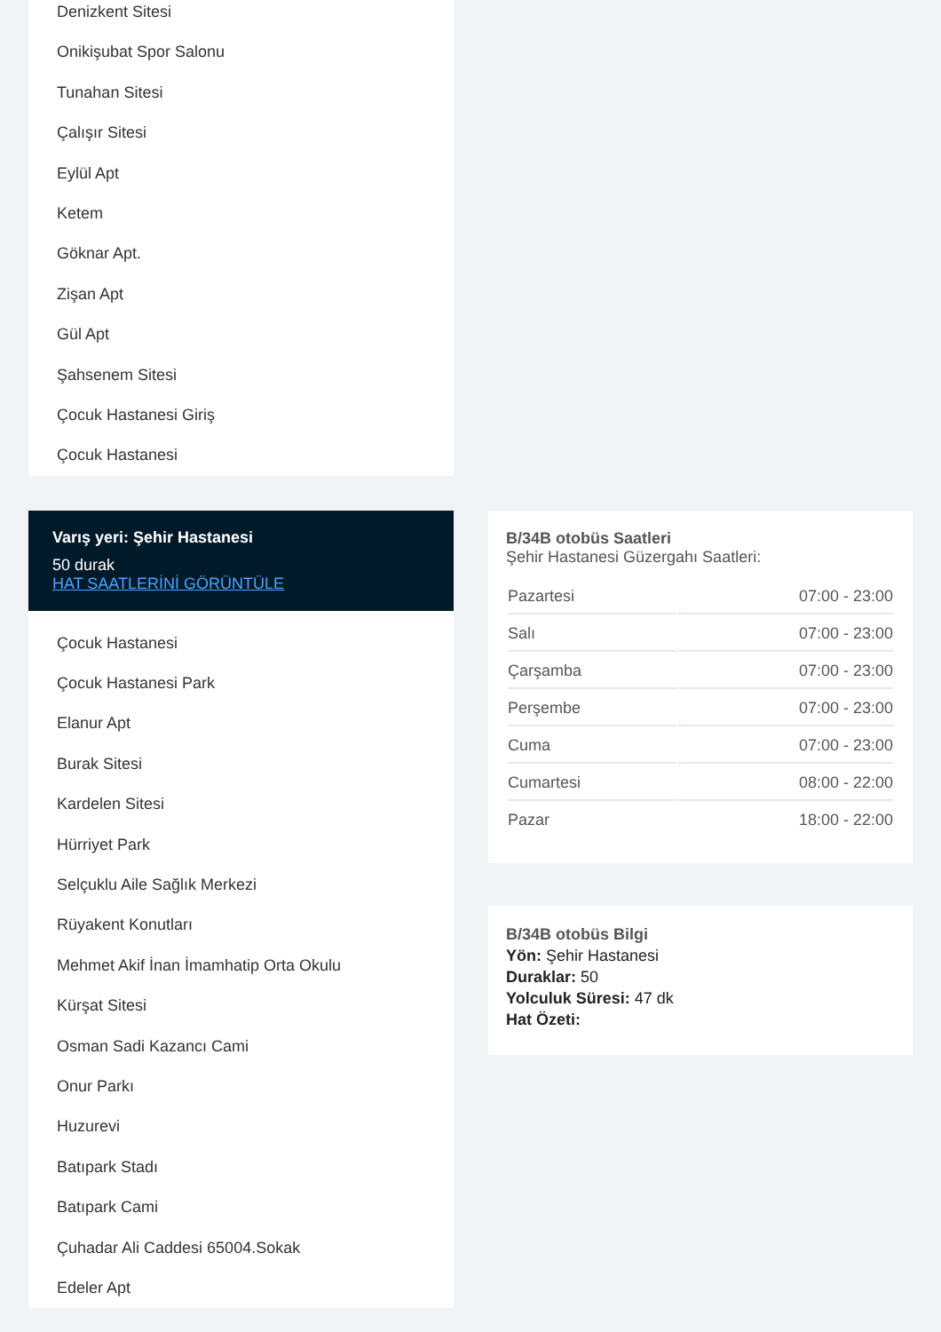Denizkent Sitesi
Onikişubat Spor Salonu
Tunahan Sitesi
Çalışır Sitesi
Eylül Apt
Ketem
Göknar Apt.
Zişan Apt
Gül Apt
Şahsenem Sitesi
Çocuk Hastanesi Giriş
Çocuk Hastanesi
Varış yeri: Şehir Hastanesi
50 durak
HAT SAATLERİNİ GÖRÜNTÜLE
Çocuk Hastanesi
Çocuk Hastanesi Park
Elanur Apt
Burak Sitesi
Kardelen Sitesi
Hürriyet Park
Selçuklu Aile Sağlık Merkezi
Rüyakent Konutları
Mehmet Akif İnan İmamhatip Orta Okulu
Kürşat Sitesi
Osman Sadi Kazancı Cami
Onur Parkı
Huzurevi
Batıpark Stadı
Batıpark Cami
Çuhadar Ali Caddesi 65004.Sokak
Edeler Apt
B/34B otobüs Saatleri
Şehir Hastanesi Güzergahı Saatleri:
| Pazartesi | 07:00 - 23:00 |
| Salı | 07:00 - 23:00 |
| Çarşamba | 07:00 - 23:00 |
| Perşembe | 07:00 - 23:00 |
| Cuma | 07:00 - 23:00 |
| Cumartesi | 08:00 - 22:00 |
| Pazar | 18:00 - 22:00 |
B/34B otobüs Bilgi
Yön: Şehir Hastanesi
Duraklar: 50
Yolculuk Süresi: 47 dk
Hat Özeti: